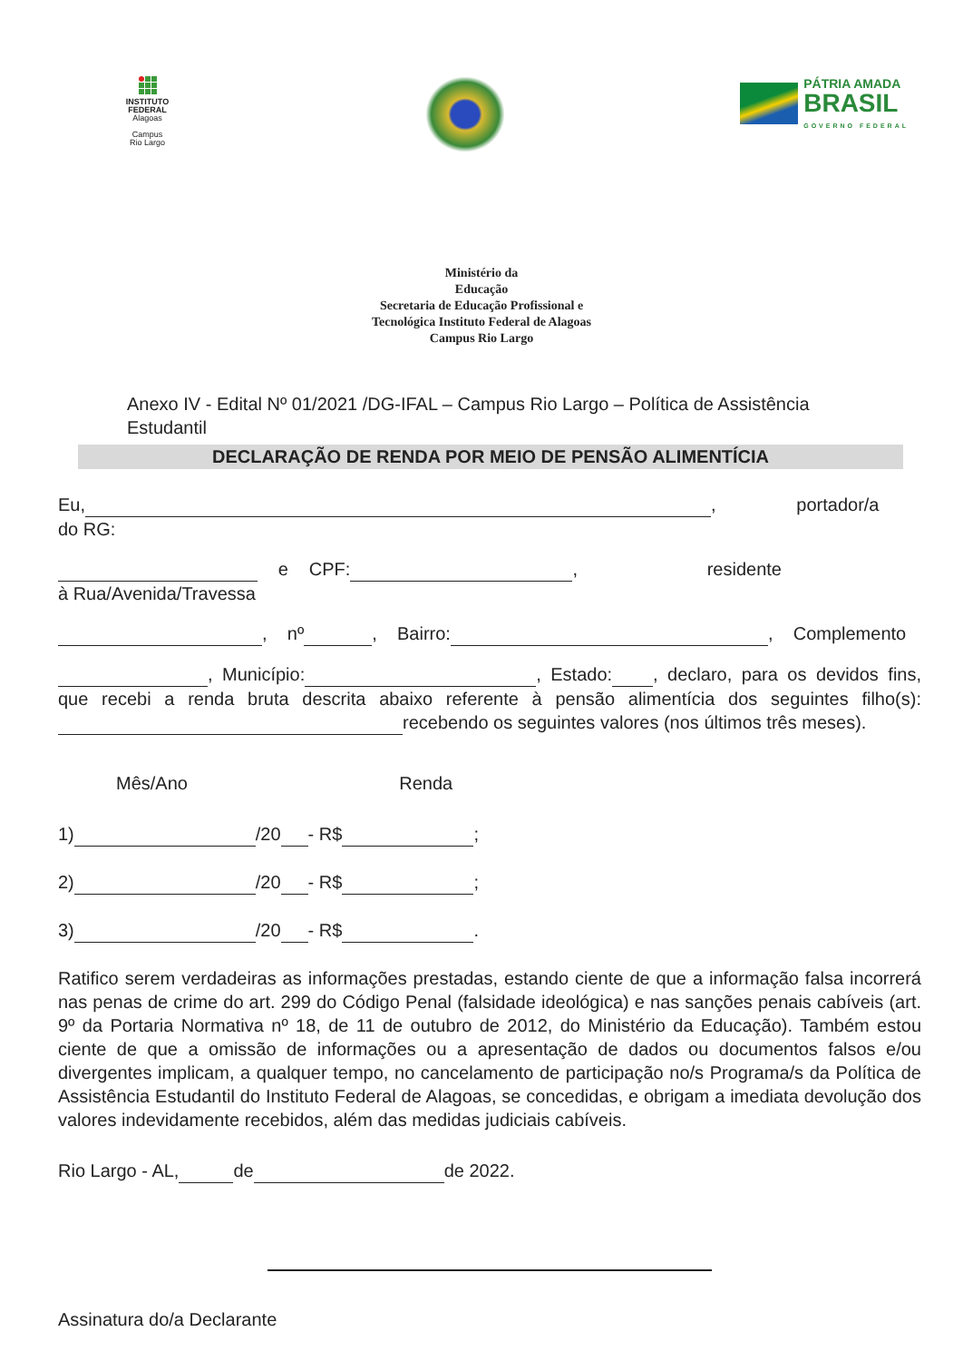INSTITUTO
FEDERAL
Alagoas
Campus
Rio Largo
PÁTRIA AMADA
BRASIL
GOVERNO FEDERAL
Ministério da
Educação
Secretaria de Educação Profissional e
Tecnológica Instituto Federal de Alagoas
Campus Rio Largo
Anexo IV - Edital Nº 01/2021 /DG-IFAL – Campus Rio Largo – Política de Assistência Estudantil
DECLARAÇÃO DE RENDA POR MEIO DE PENSÃO ALIMENTÍCIA
Eu, , portador/a do RG:
e CPF: , residente à Rua/Avenida/Travessa
, nº , Bairro: , Complemento
, Município: , Estado: , declaro, para os devidos fins, que recebi a renda bruta descrita abaixo referente à pensão alimentícia dos seguintes filho(s): recebendo os seguintes valores (nos últimos três meses).
Mês/Ano Renda
1) /20 - R$ ;
2) /20 - R$ ;
3) /20 - R$ .
Ratifico serem verdadeiras as informações prestadas, estando ciente de que a informação falsa incorrerá nas penas de crime do art. 299 do Código Penal (falsidade ideológica) e nas sanções penais cabíveis (art. 9º da Portaria Normativa nº 18, de 11 de outubro de 2012, do Ministério da Educação). Também estou ciente de que a omissão de informações ou a apresentação de dados ou documentos falsos e/ou divergentes implicam, a qualquer tempo, no cancelamento de participação no/s Programa/s da Política de Assistência Estudantil do Instituto Federal de Alagoas, se concedidas, e obrigam a imediata devolução dos valores indevidamente recebidos, além das medidas judiciais cabíveis.
Rio Largo - AL, de de 2022.
Assinatura do/a Declarante